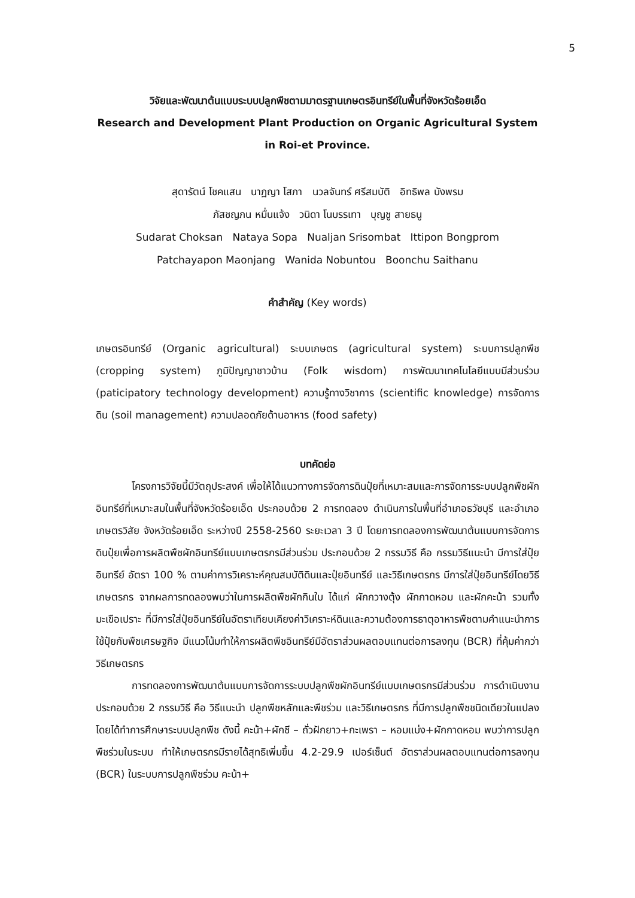5
วิจัยและพัฒนาต้นแบบระบบปลูกพืชตามมาตรฐานเกษตรอินทรีย์ในพื้นที่จังหวัดร้อยเอ็ด
Research and Development Plant Production on Organic Agricultural System
in Roi-et Province.
สุดารัตน์ โชคแสน นาฏญา โสภา นวลจันทร์ ศรีสมบัติ อิทธิพล บังพรม
ภัสชญภน หมื่นแจ้ง วนิดา โนบรรเทา บุญชู สายธนู
Sudarat Choksan Nataya Sopa Nualjan Srisombat Ittipon Bongprom
Patchayapon Maonjang Wanida Nobuntou Boonchu Saithanu
คำสำคัญ (Key words)
เกษตรอินทรีย์ (Organic agricultural) ระบบเกษตร (agricultural system) ระบบการปลูกพืช (cropping system) ภูมิปัญญาชาวบ้าน (Folk wisdom) การพัฒนาเทคโนโลยีแบบมีส่วนร่วม (paticipatory technology development) ความรู้ทางวิชาการ (scientific knowledge) การจัดการดิน (soil management) ความปลอดภัยด้านอาหาร (food safety)
บทคัดย่อ
โครงการวิจัยนี้มีวัตถุประสงค์ เพื่อให้ได้แนวทางการจัดการดินปุ๋ยที่เหมาะสมและการจัดการระบบปลูกพืชผักอินทรีย์ที่เหมาะสมในพื้นที่จังหวัดร้อยเอ็ด ประกอบด้วย 2 การทดลอง ดำเนินการในพื้นที่อำเภอธวัชบุรี และอำเภอเกษตรวิสัย จังหวัดร้อยเอ็ด ระหว่างปี 2558-2560 ระยะเวลา 3 ปี โดยการทดลองการพัฒนาต้นแบบการจัดการดินปุ๋ยเพื่อการผลิตพืชผักอินทรีย์แบบเกษตรกรมีส่วนร่วม ประกอบด้วย 2 กรรมวิธี คือ กรรมวิธีแนะนำ มีการใส่ปุ๋ยอินทรีย์ อัตรา 100 % ตามค่าการวิเคราะห์คุณสมบัติดินและปุ๋ยอินทรีย์ และวิธีเกษตรกร มีการใส่ปุ๋ยอินทรีย์โดยวิธีเกษตรกร จากผลการทดลองพบว่าในการผลิตพืชผักกินใบ ได้แก่ ผักกวางตุ้ง ผักกาดหอม และผักคะน้า รวมทั้งมะเขือเปราะ ที่มีการใส่ปุ๋ยอินทรีย์ในอัตราเทียบเคียงค่าวิเคราะห์ดินและความต้องการธาตุอาหารพืชตามคำแนะนำการใช้ปุ๋ยกับพืชเศรษฐกิจ มีแนวโน้มทำให้การผลิตพืชอินทรีย์มีอัตราส่วนผลตอบแทนต่อการลงทุน (BCR) ที่คุ้มค่ากว่าวิธีเกษตรกร
การทดลองการพัฒนาต้นแบบการจัดการระบบปลูกพืชผักอินทรีย์แบบเกษตรกรมีส่วนร่วม การดำเนินงานประกอบด้วย 2 กรรมวิธี คือ วิธีแนะนำ ปลูกพืชหลักและพืชร่วม และวิธีเกษตรกร ที่มีการปลูกพืชชนิดเดียวในแปลง โดยได้ทำการศึกษาระบบปลูกพืช ดังนี้ คะน้า+ผักชี – ถั่วฝักยาว+กะเพรา – หอมแบ่ง+ผักกาดหอม พบว่าการปลูกพืชร่วมในระบบ ทำให้เกษตรกรมีรายได้สุทธิเพิ่มขึ้น 4.2-29.9 เปอร์เซ็นต์ อัตราส่วนผลตอบแทนต่อการลงทุน (BCR) ในระบบการปลูกพืชร่วม คะน้า+